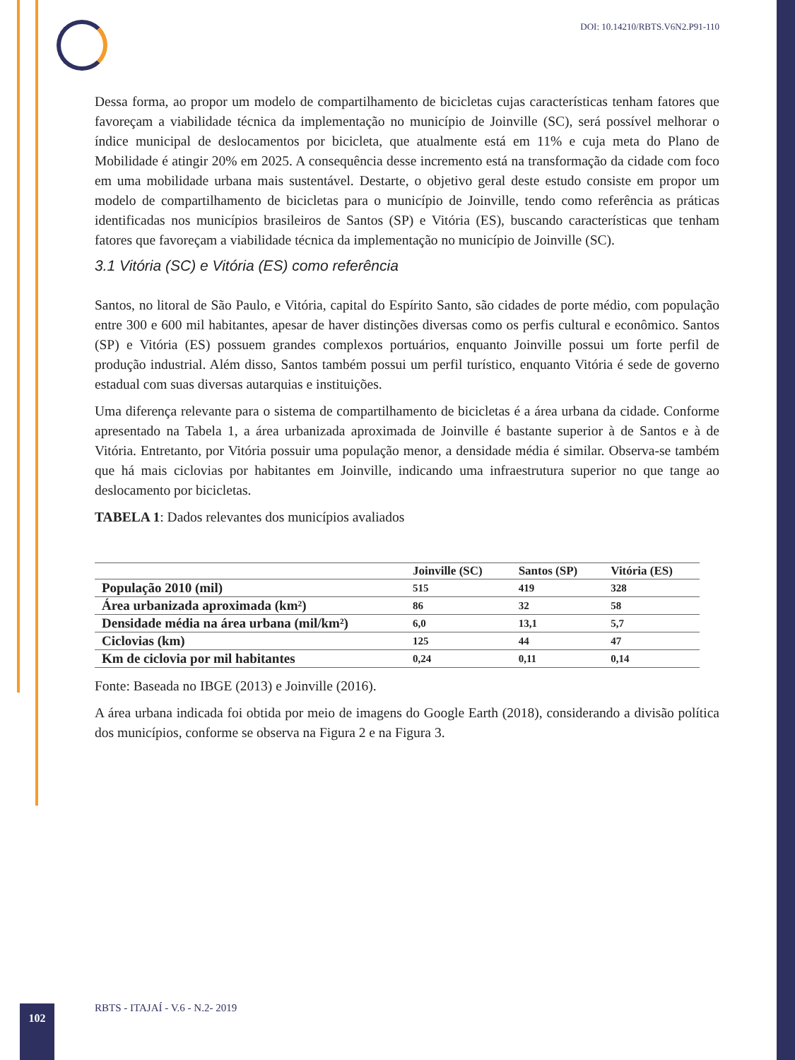DOI: 10.14210/RBTS.V6N2.P91-110
Dessa forma, ao propor um modelo de compartilhamento de bicicletas cujas características tenham fatores que favoreçam a viabilidade técnica da implementação no município de Joinville (SC), será possível melhorar o índice municipal de deslocamentos por bicicleta, que atualmente está em 11% e cuja meta do Plano de Mobilidade é atingir 20% em 2025. A consequência desse incremento está na transformação da cidade com foco em uma mobilidade urbana mais sustentável. Destarte, o objetivo geral deste estudo consiste em propor um modelo de compartilhamento de bicicletas para o município de Joinville, tendo como referência as práticas identificadas nos municípios brasileiros de Santos (SP) e Vitória (ES), buscando características que tenham fatores que favoreçam a viabilidade técnica da implementação no município de Joinville (SC).
3.1 Vitória (SC) e Vitória (ES) como referência
Santos, no litoral de São Paulo, e Vitória, capital do Espírito Santo, são cidades de porte médio, com população entre 300 e 600 mil habitantes, apesar de haver distinções diversas como os perfis cultural e econômico. Santos (SP) e Vitória (ES) possuem grandes complexos portuários, enquanto Joinville possui um forte perfil de produção industrial. Além disso, Santos também possui um perfil turístico, enquanto Vitória é sede de governo estadual com suas diversas autarquias e instituições.
Uma diferença relevante para o sistema de compartilhamento de bicicletas é a área urbana da cidade. Conforme apresentado na Tabela 1, a área urbanizada aproximada de Joinville é bastante superior à de Santos e à de Vitória. Entretanto, por Vitória possuir uma população menor, a densidade média é similar. Observa-se também que há mais ciclovias por habitantes em Joinville, indicando uma infraestrutura superior no que tange ao deslocamento por bicicletas.
TABELA 1: Dados relevantes dos municípios avaliados
| | Joinville (SC) | Santos (SP) | Vitória (ES) |
| --- | --- | --- | --- |
| População 2010 (mil) | 515 | 419 | 328 |
| Área urbanizada aproximada (km²) | 86 | 32 | 58 |
| Densidade média na área urbana (mil/km²) | 6,0 | 13,1 | 5,7 |
| Ciclovias (km) | 125 | 44 | 47 |
| Km de ciclovia por mil habitantes | 0,24 | 0,11 | 0,14 |
Fonte: Baseada no IBGE (2013) e Joinville (2016).
A área urbana indicada foi obtida por meio de imagens do Google Earth (2018), considerando a divisão política dos municípios, conforme se observa na Figura 2 e na Figura 3.
102
RBTS - ITAJAÍ - V.6 - N.2- 2019